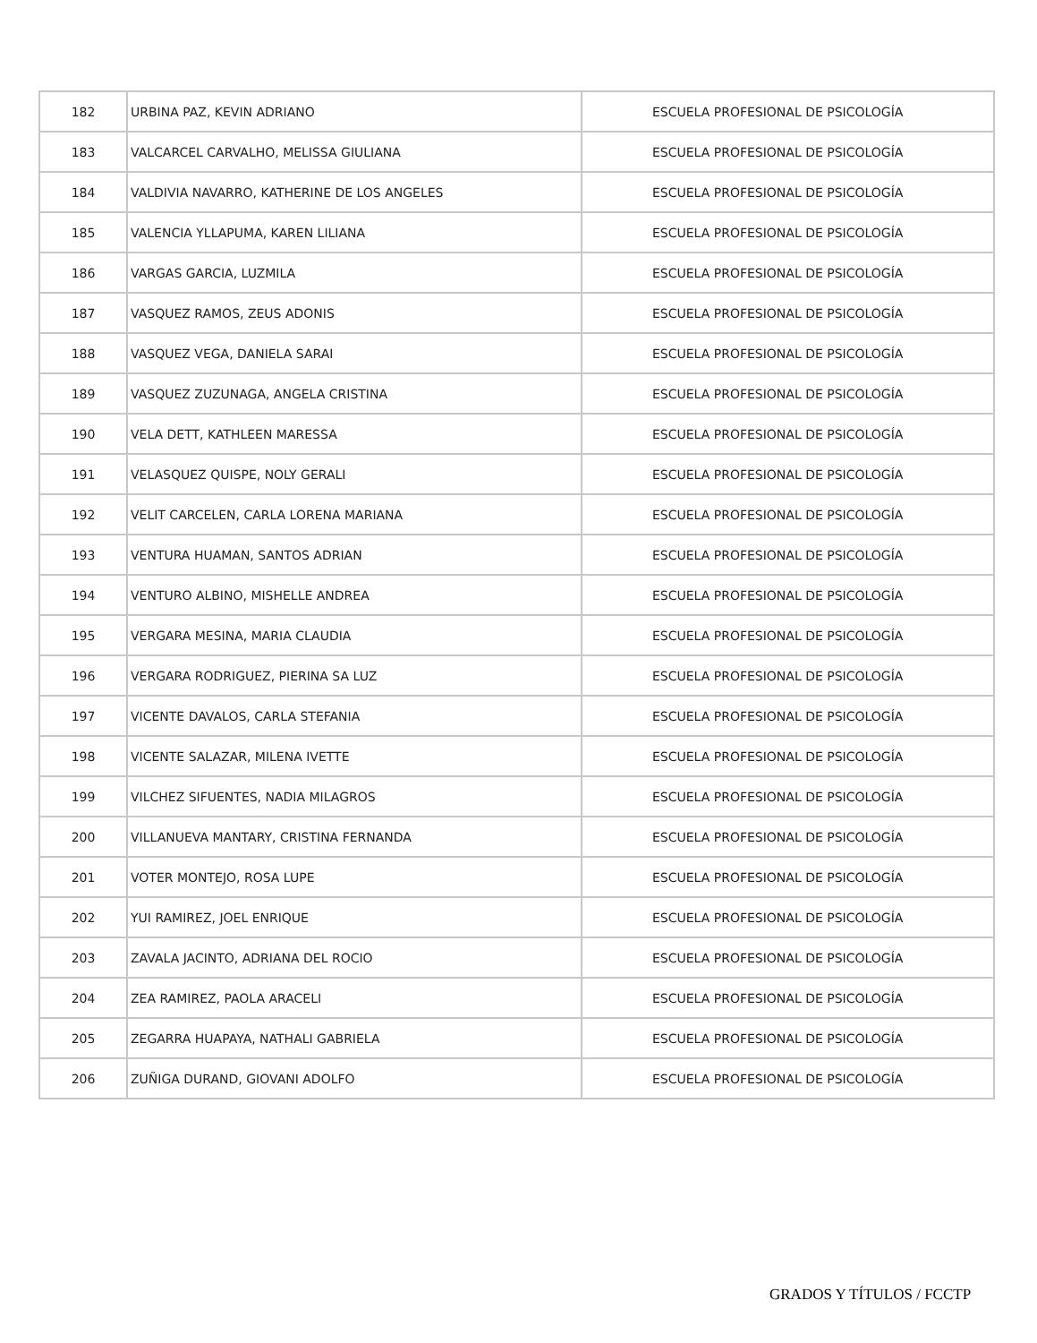| 182 | URBINA PAZ, KEVIN ADRIANO | ESCUELA PROFESIONAL DE PSICOLOGÍA |
| 183 | VALCARCEL CARVALHO, MELISSA GIULIANA | ESCUELA PROFESIONAL DE PSICOLOGÍA |
| 184 | VALDIVIA NAVARRO, KATHERINE DE LOS ANGELES | ESCUELA PROFESIONAL DE PSICOLOGÍA |
| 185 | VALENCIA YLLAPUMA, KAREN LILIANA | ESCUELA PROFESIONAL DE PSICOLOGÍA |
| 186 | VARGAS GARCIA, LUZMILA | ESCUELA PROFESIONAL DE PSICOLOGÍA |
| 187 | VASQUEZ RAMOS, ZEUS ADONIS | ESCUELA PROFESIONAL DE PSICOLOGÍA |
| 188 | VASQUEZ VEGA, DANIELA SARAI | ESCUELA PROFESIONAL DE PSICOLOGÍA |
| 189 | VASQUEZ ZUZUNAGA, ANGELA CRISTINA | ESCUELA PROFESIONAL DE PSICOLOGÍA |
| 190 | VELA DETT, KATHLEEN MARESSA | ESCUELA PROFESIONAL DE PSICOLOGÍA |
| 191 | VELASQUEZ QUISPE, NOLY GERALI | ESCUELA PROFESIONAL DE PSICOLOGÍA |
| 192 | VELIT CARCELEN, CARLA LORENA MARIANA | ESCUELA PROFESIONAL DE PSICOLOGÍA |
| 193 | VENTURA HUAMAN, SANTOS ADRIAN | ESCUELA PROFESIONAL DE PSICOLOGÍA |
| 194 | VENTURO ALBINO, MISHELLE ANDREA | ESCUELA PROFESIONAL DE PSICOLOGÍA |
| 195 | VERGARA MESINA, MARIA CLAUDIA | ESCUELA PROFESIONAL DE PSICOLOGÍA |
| 196 | VERGARA RODRIGUEZ, PIERINA SA LUZ | ESCUELA PROFESIONAL DE PSICOLOGÍA |
| 197 | VICENTE DAVALOS, CARLA STEFANIA | ESCUELA PROFESIONAL DE PSICOLOGÍA |
| 198 | VICENTE SALAZAR, MILENA IVETTE | ESCUELA PROFESIONAL DE PSICOLOGÍA |
| 199 | VILCHEZ SIFUENTES, NADIA MILAGROS | ESCUELA PROFESIONAL DE PSICOLOGÍA |
| 200 | VILLANUEVA MANTARY, CRISTINA FERNANDA | ESCUELA PROFESIONAL DE PSICOLOGÍA |
| 201 | VOTER MONTEJO, ROSA LUPE | ESCUELA PROFESIONAL DE PSICOLOGÍA |
| 202 | YUI RAMIREZ, JOEL ENRIQUE | ESCUELA PROFESIONAL DE PSICOLOGÍA |
| 203 | ZAVALA JACINTO, ADRIANA DEL ROCIO | ESCUELA PROFESIONAL DE PSICOLOGÍA |
| 204 | ZEA RAMIREZ, PAOLA ARACELI | ESCUELA PROFESIONAL DE PSICOLOGÍA |
| 205 | ZEGARRA HUAPAYA, NATHALI GABRIELA | ESCUELA PROFESIONAL DE PSICOLOGÍA |
| 206 | ZUÑIGA DURAND, GIOVANI ADOLFO | ESCUELA PROFESIONAL DE PSICOLOGÍA |
GRADOS Y TÍTULOS / FCCTP